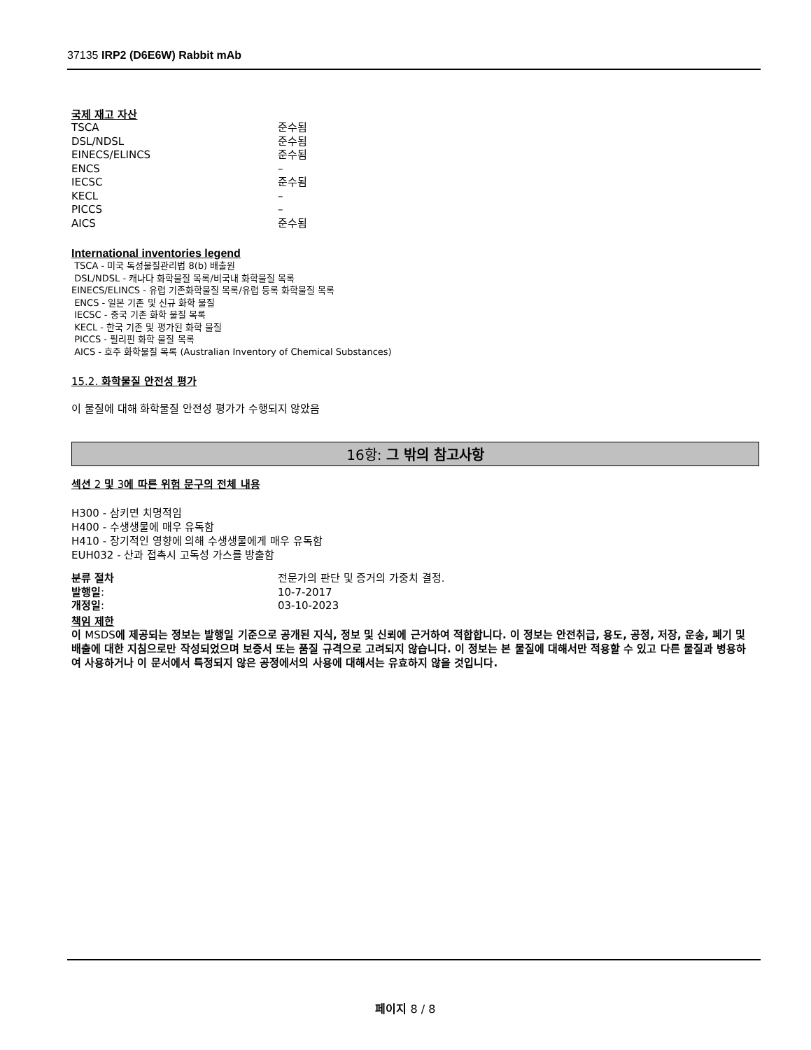37135 IRP2 (D6E6W) Rabbit mAb
국제 재고 자산
| TSCA | 준수됨 |
| DSL/NDSL | 준수됨 |
| EINECS/ELINCS | 준수됨 |
| ENCS | – |
| IECSC | 준수됨 |
| KECL | – |
| PICCS | – |
| AICS | 준수됨 |
International inventories legend
TSCA - 미국 독성물질관리법 8(b) 배출원
DSL/NDSL - 캐나다 화학물질 목록/비국내 화학물질 목록
EINECS/ELINCS - 유럽 기존화학물질 목록/유럽 등록 화학물질 목록
ENCS - 일본 기존 및 신규 화학 물질
IECSC - 중국 기존 화학 물질 목록
KECL - 한국 기존 및 평가된 화학 물질
PICCS - 필리핀 화학 물질 목록
AICS - 호주 화학물질 목록 (Australian Inventory of Chemical Substances)
15.2. 화학물질 안전성 평가
이 물질에 대해 화학물질 안전성 평가가 수행되지 않았음
16항: 그 밖의 참고사항
섹션 2 및 3에 따른 위험 문구의 전체 내용
H300 - 삼키면 치명적임
H400 - 수생생물에 매우 유독함
H410 - 장기적인 영향에 의해 수생생물에게 매우 유독함
EUH032 - 산과 접촉시 고독성 가스를 방출함
| 분류 절차 | 전문가의 판단 및 증거의 가중치 결정. |
| 발행일 : | 10-7-2017 |
| 개정일 : | 03-10-2023 |
책임 제한
이 MSDS에 제공되는 정보는 발행일 기준으로 공개된 지식, 정보 및 신뢰에 근거하여 적합합니다. 이 정보는 안전취급, 용도, 공정, 저장, 운송, 폐기 및 배출에 대한 지침으로만 작성되었으며 보증서 또는 품질 규격으로 고려되지 않습니다. 이 정보는 본 물질에 대해서만 적용할 수 있고 다른 물질과 병용하여 사용하거나 이 문서에서 특정되지 않은 공정에서의 사용에 대해서는 유효하지 않을 것입니다.
페이지 8 / 8